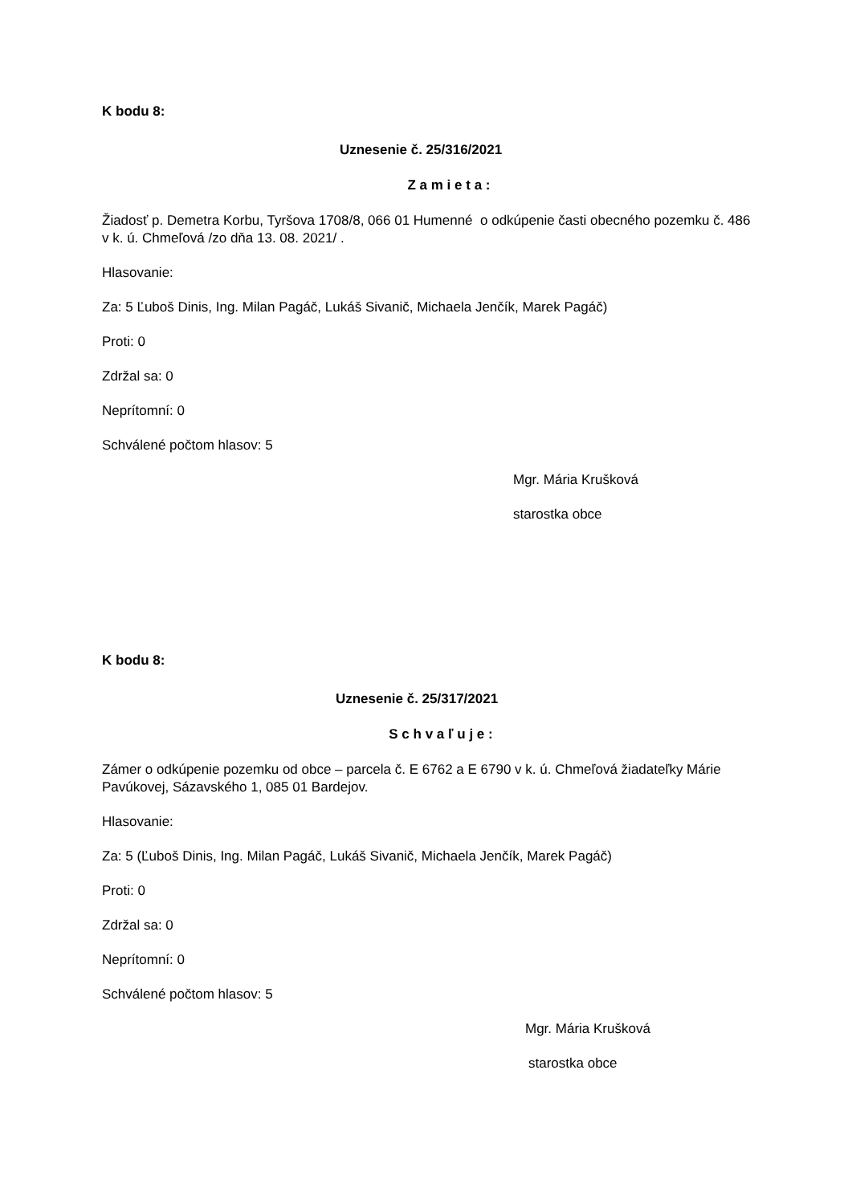K bodu 8:
Uznesenie č. 25/316/2021
Z a m i e t a :
Žiadosť p. Demetra Korbu, Tyršova 1708/8, 066 01 Humenné o odkúpenie časti obecného pozemku č. 486 v k. ú. Chmeľová /zo dňa 13. 08. 2021/ .
Hlasovanie:
Za: 5 Ľuboš Dinis, Ing. Milan Pagáč, Lukáš Sivanič, Michaela Jenčík, Marek Pagáč)
Proti: 0
Zdržal sa: 0
Neprítomní: 0
Schválené počtom hlasov: 5
Mgr. Mária Krušková
starostka obce
K bodu 8:
Uznesenie č. 25/317/2021
S c h v a ľ u j e :
Zámer o odkúpenie pozemku od obce – parcela č. E 6762 a E 6790 v k. ú. Chmeľová žiadateľky Márie Pavúkovej, Sázavského 1, 085 01 Bardejov.
Hlasovanie:
Za: 5 (Ľuboš Dinis, Ing. Milan Pagáč, Lukáš Sivanič, Michaela Jenčík, Marek Pagáč)
Proti: 0
Zdržal sa: 0
Neprítomní: 0
Schválené počtom hlasov: 5
Mgr. Mária Krušková
starostka obce